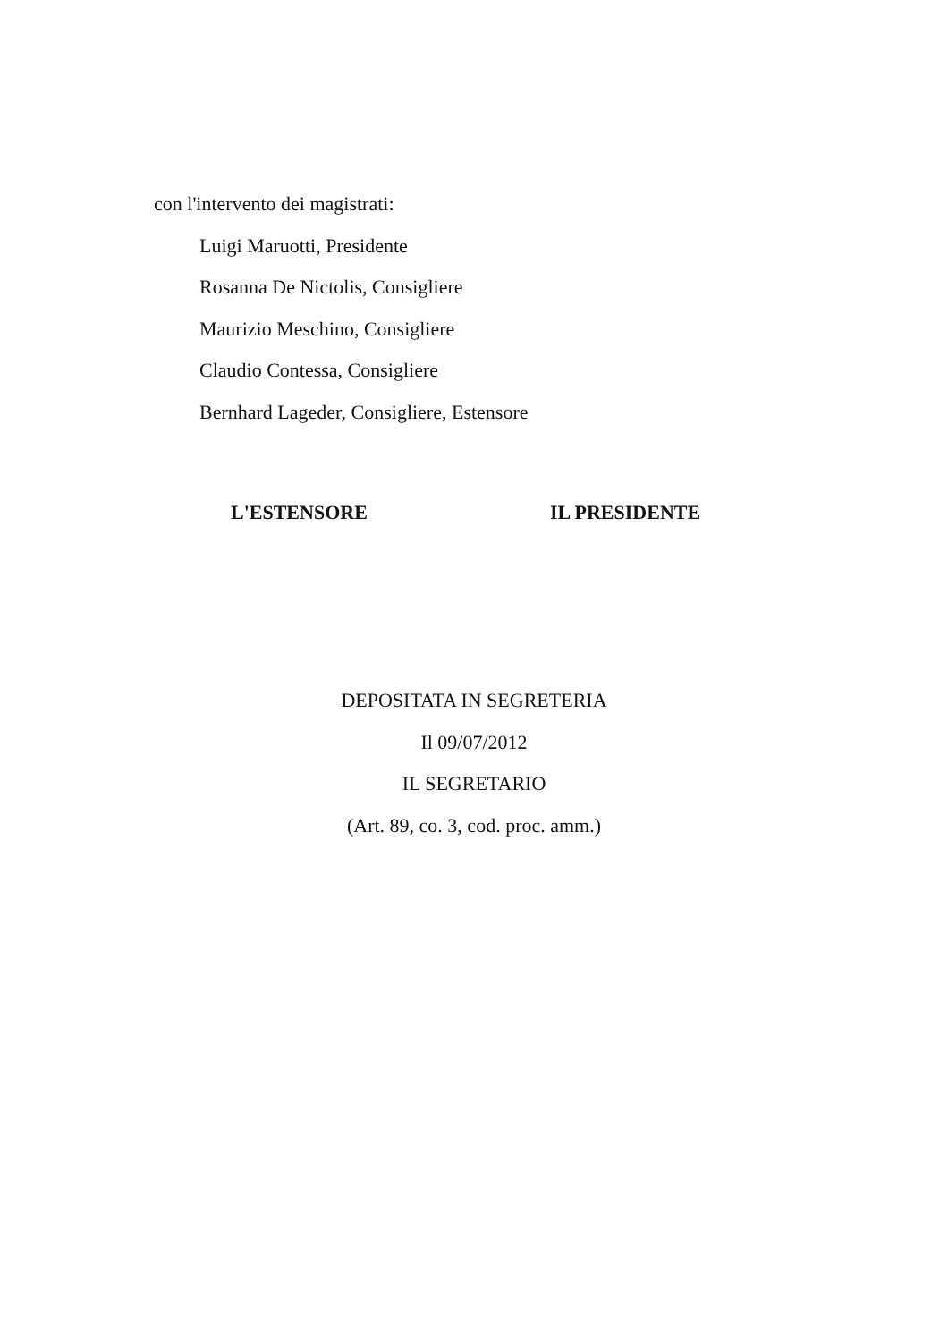con l'intervento dei magistrati:
Luigi Maruotti, Presidente
Rosanna De Nictolis, Consigliere
Maurizio Meschino, Consigliere
Claudio Contessa, Consigliere
Bernhard Lageder, Consigliere, Estensore
L'ESTENSORE IL PRESIDENTE
DEPOSITATA IN SEGRETERIA
Il 09/07/2012
IL SEGRETARIO
(Art. 89, co. 3, cod. proc. amm.)